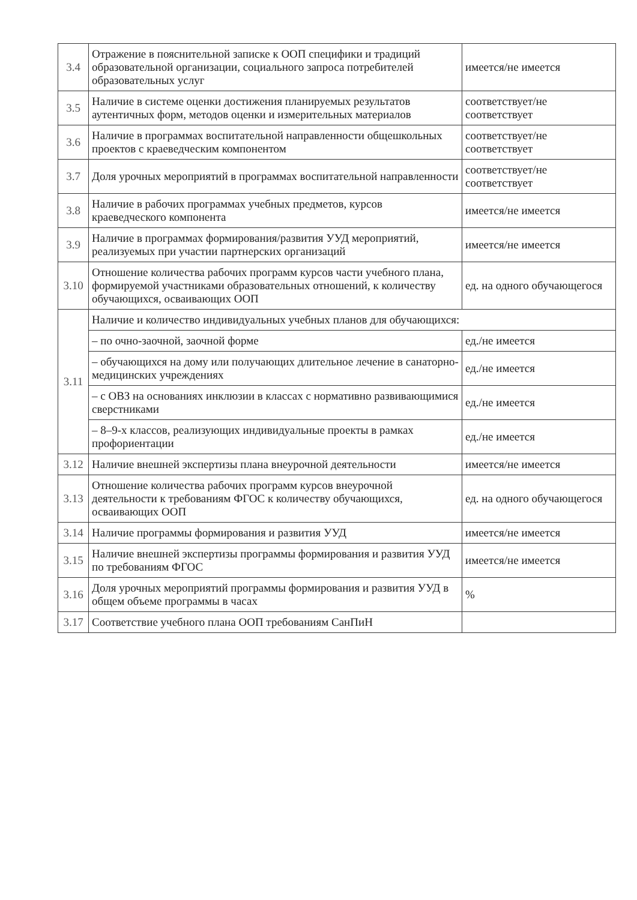| 3.4 | Отражение в пояснительной записке к ООП специфики и традиций образовательной организации, социального запроса потребителей образовательных услуг | имеется/не имеется |
| 3.5 | Наличие в системе оценки достижения планируемых результатов аутентичных форм, методов оценки и измерительных материалов | соответствует/не соответствует |
| 3.6 | Наличие в программах воспитательной направленности общешкольных проектов с краеведческим компонентом | соответствует/не соответствует |
| 3.7 | Доля урочных мероприятий в программах воспитательной направленности | соответствует/не соответствует |
| 3.8 | Наличие в рабочих программах учебных предметов, курсов краеведческого компонента | имеется/не имеется |
| 3.9 | Наличие в программах формирования/развития УУД мероприятий, реализуемых при участии партнерских организаций | имеется/не имеется |
| 3.10 | Отношение количества рабочих программ курсов части учебного плана, формируемой участниками образовательных отношений, к количеству обучающихся, осваивающих ООП | ед. на одного обучающегося |
| 3.11 | Наличие и количество индивидуальных учебных планов для обучающихся: | |
| | – по очно-заочной, заочной форме | ед./не имеется |
| | – обучающихся на дому или получающих длительное лечение в санаторно-медицинских учреждениях | ед./не имеется |
| | – с ОВЗ на основаниях инклюзии в классах с нормативно развивающимися сверстниками | ед./не имеется |
| | – 8–9-х классов, реализующих индивидуальные проекты в рамках профориентации | ед./не имеется |
| 3.12 | Наличие внешней экспертизы плана внеурочной деятельности | имеется/не имеется |
| 3.13 | Отношение количества рабочих программ курсов внеурочной деятельности к требованиям ФГОС к количеству обучающихся, осваивающих ООП | ед. на одного обучающегося |
| 3.14 | Наличие программы формирования и развития УУД | имеется/не имеется |
| 3.15 | Наличие внешней экспертизы программы формирования и развития УУД по требованиям ФГОС | имеется/не имеется |
| 3.16 | Доля урочных мероприятий программы формирования и развития УУД в общем объеме программы в часах | % |
| 3.17 | Соответствие учебного плана ООП требованиям СанПиН | |